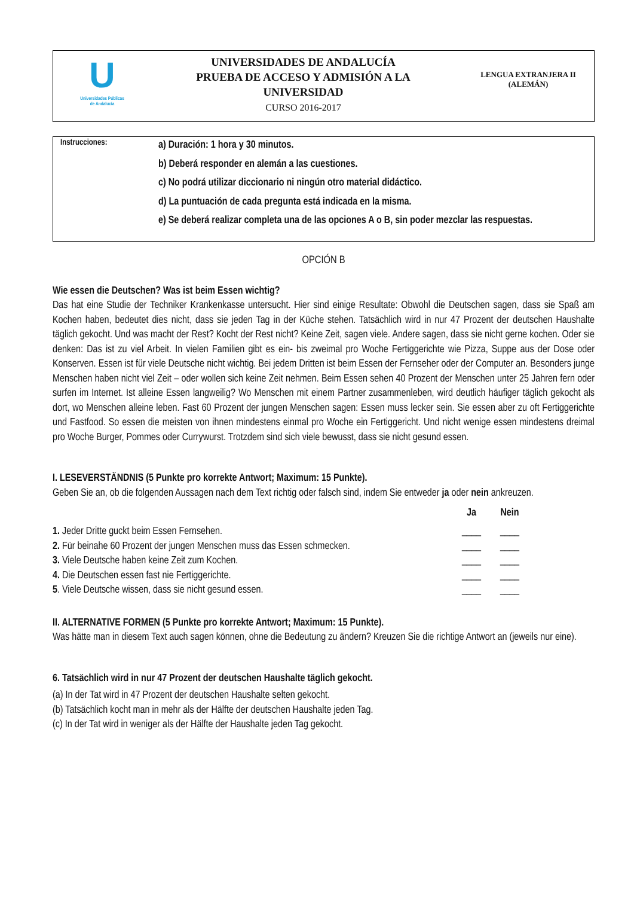U
Universidades Públicas
de Andalucía
UNIVERSIDADES DE ANDALUCÍA
PRUEBA DE ACCESO Y ADMISIÓN A LA
UNIVERSIDAD
CURSO 2016-2017
LENGUA EXTRANJERA II
(ALEMÁN)
Instrucciones:
a) Duración: 1 hora y 30 minutos.
b) Deberá responder en alemán a las cuestiones.
c) No podrá utilizar diccionario ni ningún otro material didáctico.
d) La puntuación de cada pregunta está indicada en la misma.
e) Se deberá realizar completa una de las opciones A o B, sin poder mezclar las respuestas.
OPCIÓN B
Wie essen die Deutschen? Was ist beim Essen wichtig?
Das hat eine Studie der Techniker Krankenkasse untersucht. Hier sind einige Resultate: Obwohl die Deutschen sagen, dass sie Spaß am Kochen haben, bedeutet dies nicht, dass sie jeden Tag in der Küche stehen. Tatsächlich wird in nur 47 Prozent der deutschen Haushalte täglich gekocht. Und was macht der Rest? Kocht der Rest nicht? Keine Zeit, sagen viele. Andere sagen, dass sie nicht gerne kochen. Oder sie denken: Das ist zu viel Arbeit. In vielen Familien gibt es ein- bis zweimal pro Woche Fertiggerichte wie Pizza, Suppe aus der Dose oder Konserven. Essen ist für viele Deutsche nicht wichtig. Bei jedem Dritten ist beim Essen der Fernseher oder der Computer an. Besonders junge Menschen haben nicht viel Zeit – oder wollen sich keine Zeit nehmen. Beim Essen sehen 40 Prozent der Menschen unter 25 Jahren fern oder surfen im Internet. Ist alleine Essen langweilig? Wo Menschen mit einem Partner zusammenleben, wird deutlich häufiger täglich gekocht als dort, wo Menschen alleine leben. Fast 60 Prozent der jungen Menschen sagen: Essen muss lecker sein. Sie essen aber zu oft Fertiggerichte und Fastfood. So essen die meisten von ihnen mindestens einmal pro Woche ein Fertiggericht. Und nicht wenige essen mindestens dreimal pro Woche Burger, Pommes oder Currywurst. Trotzdem sind sich viele bewusst, dass sie nicht gesund essen.
I. LESEVERSTÄNDNIS (5 Punkte pro korrekte Antwort; Maximum: 15 Punkte).
Geben Sie an, ob die folgenden Aussagen nach dem Text richtig oder falsch sind, indem Sie entweder ja oder nein ankreuzen.
| | Ja | Nein | |
| 1. Jeder Dritte guckt beim Essen Fernsehen. | ____ | ____ | |
| 2. Für beinahe 60 Prozent der jungen Menschen muss das Essen schmecken. | ____ | ____ | |
| 3. Viele Deutsche haben keine Zeit zum Kochen. | ____ | ____ | |
| 4. Die Deutschen essen fast nie Fertiggerichte. | ____ | ____ | |
| 5 . Viele Deutsche wissen, dass sie nicht gesund essen. | ____ | ____ | |
II. ALTERNATIVE FORMEN (5 Punkte pro korrekte Antwort; Maximum: 15 Punkte).
Was hätte man in diesem Text auch sagen können, ohne die Bedeutung zu ändern? Kreuzen Sie die richtige Antwort an (jeweils nur eine).
6. Tatsächlich wird in nur 47 Prozent der deutschen Haushalte täglich gekocht.
(a) In der Tat wird in 47 Prozent der deutschen Haushalte selten gekocht.
(b) Tatsächlich kocht man in mehr als der Hälfte der deutschen Haushalte jeden Tag.
(c) In der Tat wird in weniger als der Hälfte der Haushalte jeden Tag gekocht.